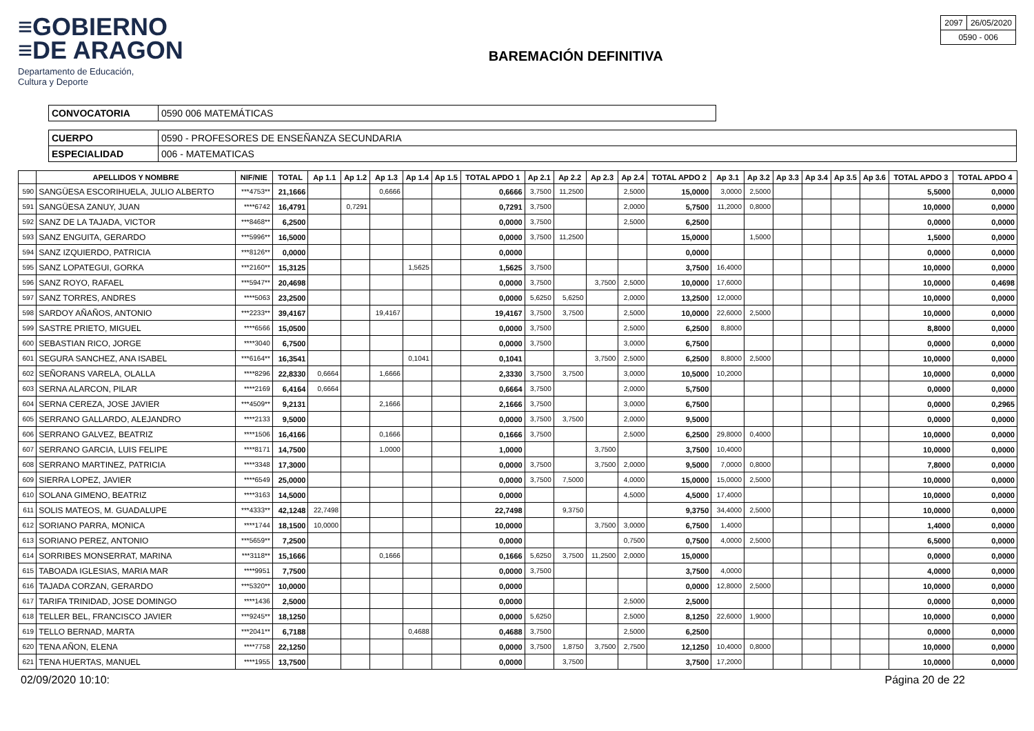≡GOBIERNO
≡DE ARAGON
Departamento de Educación,
Cultura y Deporte
BAREMACIÓN DEFINITIVA
| 2097 | 26/05/2020 |
| 0590 - 006 | |
| CONVOCATORIA | 0590 006 MATEMÁTICAS |
| CUERPO | 0590 - PROFESORES DE ENSEÑANZA SECUNDARIA |
| ESPECIALIDAD | 006 - MATEMATICAS |
| | APELLIDOS Y NOMBRE | NIF/NIE | TOTAL | Ap 1.1 | Ap 1.2 | Ap 1.3 | Ap 1.4 | Ap 1.5 | TOTAL APDO 1 | Ap 2.1 | Ap 2.2 | Ap 2.3 | Ap 2.4 | TOTAL APDO 2 | Ap 3.1 | Ap 3.2 | Ap 3.3 | Ap 3.4 | Ap 3.5 | Ap 3.6 | TOTAL APDO 3 | TOTAL APDO 4 |
| --- | --- | --- | --- | --- | --- | --- | --- | --- | --- | --- | --- | --- | --- | --- | --- | --- | --- | --- | --- | --- | --- | --- |
| 590 | SANGÜESA ESCORIHUELA, JULIO ALBERTO | ***4753** | 21,1666 | | | 0,6666 | | | 0,6666 | 3,7500 | 11,2500 | | 2,5000 | 15,0000 | 3,0000 | 2,5000 | | | | | 5,5000 | 0,0000 |
| 591 | SANGÜESA ZANUY, JUAN | ****6742 | 16,4791 | | 0,7291 | | | | 0,7291 | 3,7500 | | | 2,0000 | 5,7500 | 11,2000 | 0,8000 | | | | | 10,0000 | 0,0000 |
| 592 | SANZ DE LA TAJADA, VICTOR | ***8468** | 6,2500 | | | | | | 0,0000 | 3,7500 | | | 2,5000 | 6,2500 | | | | | | | 0,0000 | 0,0000 |
| 593 | SANZ ENGUITA, GERARDO | ***5996** | 16,5000 | | | | | | 0,0000 | 3,7500 | 11,2500 | | | 15,0000 | | 1,5000 | | | | | 1,5000 | 0,0000 |
| 594 | SANZ IZQUIERDO, PATRICIA | ***8126** | 0,0000 | | | | | | 0,0000 | | | | | 0,0000 | | | | | | | 0,0000 | 0,0000 |
| 595 | SANZ LOPATEGUI, GORKA | ***2160** | 15,3125 | | | | 1,5625 | | 1,5625 | 3,7500 | | | | 3,7500 | 16,4000 | | | | | | 10,0000 | 0,0000 |
| 596 | SANZ ROYO, RAFAEL | ***5947** | 20,4698 | | | | | | 0,0000 | 3,7500 | | 3,7500 | 2,5000 | 10,0000 | 17,6000 | | | | | | 10,0000 | 0,4698 |
| 597 | SANZ TORRES, ANDRES | ****5063 | 23,2500 | | | | | | 0,0000 | 5,6250 | 5,6250 | | 2,0000 | 13,2500 | 12,0000 | | | | | | 10,0000 | 0,0000 |
| 598 | SARDOY AÑAÑOS, ANTONIO | ***2233** | 39,4167 | | | 19,4167 | | | 19,4167 | 3,7500 | 3,7500 | | 2,5000 | 10,0000 | 22,6000 | 2,5000 | | | | | 10,0000 | 0,0000 |
| 599 | SASTRE PRIETO, MIGUEL | ****6566 | 15,0500 | | | | | | 0,0000 | 3,7500 | | | 2,5000 | 6,2500 | 8,8000 | | | | | | 8,8000 | 0,0000 |
| 600 | SEBASTIAN RICO, JORGE | ****3040 | 6,7500 | | | | | | 0,0000 | 3,7500 | | | 3,0000 | 6,7500 | | | | | | | 0,0000 | 0,0000 |
| 601 | SEGURA SANCHEZ, ANA ISABEL | ***6164** | 16,3541 | | | | 0,1041 | | 0,1041 | | | 3,7500 | 2,5000 | 6,2500 | 8,8000 | 2,5000 | | | | | 10,0000 | 0,0000 |
| 602 | SEÑORANS VARELA, OLALLA | ****8296 | 22,8330 | 0,6664 | | 1,6666 | | | 2,3330 | 3,7500 | 3,7500 | | 3,0000 | 10,5000 | 10,2000 | | | | | | 10,0000 | 0,0000 |
| 603 | SERNA ALARCON, PILAR | ****2169 | 6,4164 | 0,6664 | | | | | 0,6664 | 3,7500 | | | 2,0000 | 5,7500 | | | | | | | 0,0000 | 0,0000 |
| 604 | SERNA CEREZA, JOSE JAVIER | ***4509** | 9,2131 | | | 2,1666 | | | 2,1666 | 3,7500 | | | 3,0000 | 6,7500 | | | | | | | 0,0000 | 0,2965 |
| 605 | SERRANO GALLARDO, ALEJANDRO | ****2133 | 9,5000 | | | | | | 0,0000 | 3,7500 | 3,7500 | | 2,0000 | 9,5000 | | | | | | | 0,0000 | 0,0000 |
| 606 | SERRANO GALVEZ, BEATRIZ | ****1506 | 16,4166 | | | 0,1666 | | | 0,1666 | 3,7500 | | | 2,5000 | 6,2500 | 29,8000 | 0,4000 | | | | | 10,0000 | 0,0000 |
| 607 | SERRANO GARCIA, LUIS FELIPE | ****8171 | 14,7500 | | | 1,0000 | | | 1,0000 | | | 3,7500 | | 3,7500 | 10,4000 | | | | | | 10,0000 | 0,0000 |
| 608 | SERRANO MARTINEZ, PATRICIA | ****3348 | 17,3000 | | | | | | 0,0000 | 3,7500 | | 3,7500 | 2,0000 | 9,5000 | 7,0000 | 0,8000 | | | | | 7,8000 | 0,0000 |
| 609 | SIERRA LOPEZ, JAVIER | ****6549 | 25,0000 | | | | | | 0,0000 | 3,7500 | 7,5000 | | 4,0000 | 15,0000 | 15,0000 | 2,5000 | | | | | 10,0000 | 0,0000 |
| 610 | SOLANA GIMENO, BEATRIZ | ****3163 | 14,5000 | | | | | | 0,0000 | | | | 4,5000 | 4,5000 | 17,4000 | | | | | | 10,0000 | 0,0000 |
| 611 | SOLIS MATEOS, M. GUADALUPE | ***4333** | 42,1248 | 22,7498 | | | | | 22,7498 | | 9,3750 | | | 9,3750 | 34,4000 | 2,5000 | | | | | 10,0000 | 0,0000 |
| 612 | SORIANO PARRA, MONICA | ****1744 | 18,1500 | 10,0000 | | | | | 10,0000 | | | 3,7500 | 3,0000 | 6,7500 | 1,4000 | | | | | | 1,4000 | 0,0000 |
| 613 | SORIANO PEREZ, ANTONIO | ***5659** | 7,2500 | | | | | | 0,0000 | | | | 0,7500 | 0,7500 | 4,0000 | 2,5000 | | | | | 6,5000 | 0,0000 |
| 614 | SORRIBES MONSERRAT, MARINA | ***3118** | 15,1666 | | | 0,1666 | | | 0,1666 | 5,6250 | 3,7500 | 11,2500 | 2,0000 | 15,0000 | | | | | | | 0,0000 | 0,0000 |
| 615 | TABOADA IGLESIAS, MARIA MAR | ****9951 | 7,7500 | | | | | | 0,0000 | 3,7500 | | | | 3,7500 | 4,0000 | | | | | | 4,0000 | 0,0000 |
| 616 | TAJADA CORZAN, GERARDO | ***5320** | 10,0000 | | | | | | 0,0000 | | | | | 0,0000 | 12,8000 | 2,5000 | | | | | 10,0000 | 0,0000 |
| 617 | TARIFA TRINIDAD, JOSE DOMINGO | ****1436 | 2,5000 | | | | | | 0,0000 | | | | 2,5000 | 2,5000 | | | | | | | 0,0000 | 0,0000 |
| 618 | TELLER BEL, FRANCISCO JAVIER | ***9245** | 18,1250 | | | | | | 0,0000 | 5,6250 | | | 2,5000 | 8,1250 | 22,6000 | 1,9000 | | | | | 10,0000 | 0,0000 |
| 619 | TELLO BERNAD, MARTA | ***2041** | 6,7188 | | | | 0,4688 | | 0,4688 | 3,7500 | | | 2,5000 | 6,2500 | | | | | | | 0,0000 | 0,0000 |
| 620 | TENA AÑON, ELENA | ****7758 | 22,1250 | | | | | | 0,0000 | 3,7500 | 1,8750 | 3,7500 | 2,7500 | 12,1250 | 10,4000 | 0,8000 | | | | | 10,0000 | 0,0000 |
| 621 | TENA HUERTAS, MANUEL | ****1955 | 13,7500 | | | | | | 0,0000 | | 3,7500 | | | 3,7500 | 17,2000 | | | | | | 10,0000 | 0,0000 |
02/09/2020 10:10: Página 20 de 22